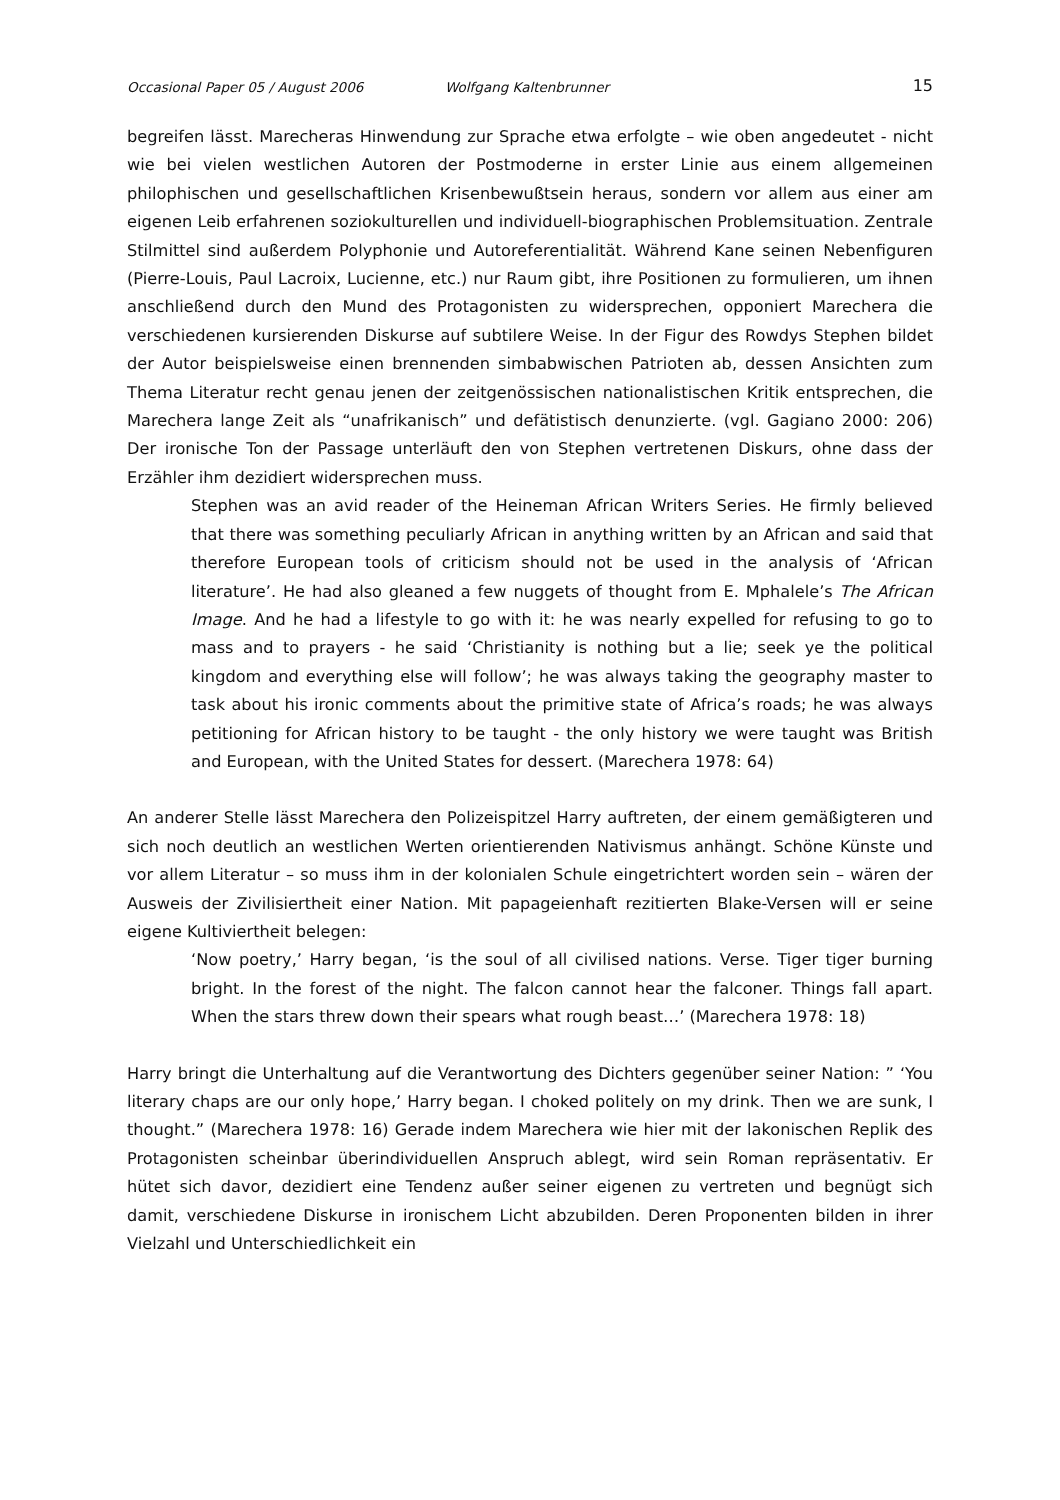Occasional Paper 05 / August 2006 Wolfgang Kaltenbrunner 15
begreifen lässt. Marecheras Hinwendung zur Sprache etwa erfolgte – wie oben angedeutet - nicht wie bei vielen westlichen Autoren der Postmoderne in erster Linie aus einem allgemeinen philophischen und gesellschaftlichen Krisenbewußtsein heraus, sondern vor allem aus einer am eigenen Leib erfahrenen soziokulturellen und individuell-biographischen Problemsituation. Zentrale Stilmittel sind außerdem Polyphonie und Autoreferentialität. Während Kane seinen Nebenfiguren (Pierre-Louis, Paul Lacroix, Lucienne, etc.) nur Raum gibt, ihre Positionen zu formulieren, um ihnen anschließend durch den Mund des Protagonisten zu widersprechen, opponiert Marechera die verschiedenen kursierenden Diskurse auf subtilere Weise. In der Figur des Rowdys Stephen bildet der Autor beispielsweise einen brennenden simbabwischen Patrioten ab, dessen Ansichten zum Thema Literatur recht genau jenen der zeitgenössischen nationalistischen Kritik entsprechen, die Marechera lange Zeit als “unafrikanisch” und defätistisch denunzierte. (vgl. Gagiano 2000: 206) Der ironische Ton der Passage unterläuft den von Stephen vertretenen Diskurs, ohne dass der Erzähler ihm dezidiert widersprechen muss.
Stephen was an avid reader of the Heineman African Writers Series. He firmly believed that there was something peculiarly African in anything written by an African and said that therefore European tools of criticism should not be used in the analysis of ‘African literature’. He had also gleaned a few nuggets of thought from E. Mphalele’s The African Image. And he had a lifestyle to go with it: he was nearly expelled for refusing to go to mass and to prayers - he said ‘Christianity is nothing but a lie; seek ye the political kingdom and everything else will follow’; he was always taking the geography master to task about his ironic comments about the primitive state of Africa’s roads; he was always petitioning for African history to be taught - the only history we were taught was British and European, with the United States for dessert. (Marechera 1978: 64)
An anderer Stelle lässt Marechera den Polizeispitzel Harry auftreten, der einem gemäßigteren und sich noch deutlich an westlichen Werten orientierenden Nativismus anhängt. Schöne Künste und vor allem Literatur – so muss ihm in der kolonialen Schule eingetrichtert worden sein – wären der Ausweis der Zivilisiertheit einer Nation. Mit papageienhaft rezitierten Blake-Versen will er seine eigene Kultiviertheit belegen:
‘Now poetry,’ Harry began, ‘is the soul of all civilised nations. Verse. Tiger tiger burning bright. In the forest of the night. The falcon cannot hear the falconer. Things fall apart. When the stars threw down their spears what rough beast…’ (Marechera 1978: 18)
Harry bringt die Unterhaltung auf die Verantwortung des Dichters gegenüber seiner Nation: ” ‘You literary chaps are our only hope,’ Harry began. I choked politely on my drink. Then we are sunk, I thought.” (Marechera 1978: 16) Gerade indem Marechera wie hier mit der lakonischen Replik des Protagonisten scheinbar überindividuellen Anspruch ablegt, wird sein Roman repräsentativ. Er hütet sich davor, dezidiert eine Tendenz außer seiner eigenen zu vertreten und begnügt sich damit, verschiedene Diskurse in ironischem Licht abzubilden. Deren Proponenten bilden in ihrer Vielzahl und Unterschiedlichkeit ein